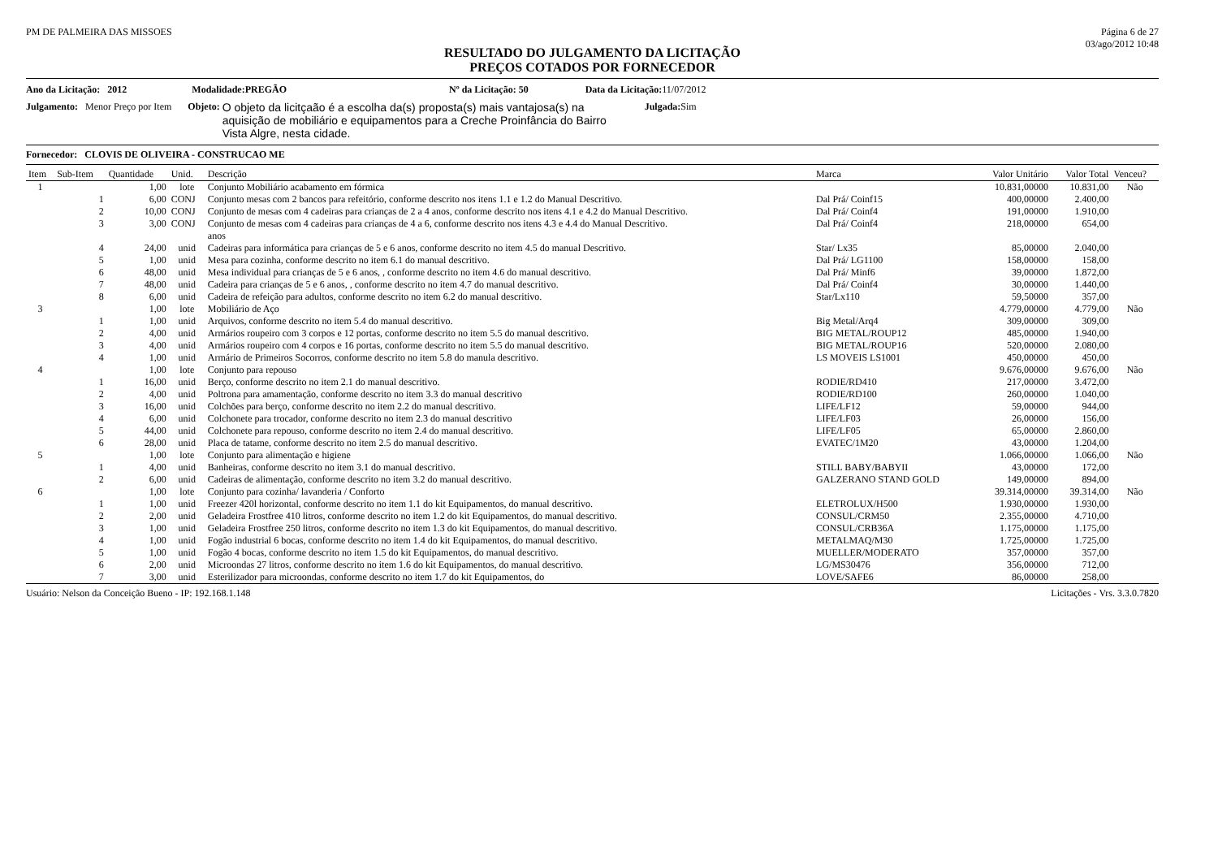PM DE PALMEIRA DAS MISSOES Página 6 de 27
03/ago/2012 10:48
RESULTADO DO JULGAMENTO DA LICITAÇÃO
PREÇOS COTADOS POR FORNECEDOR
Ano da Licitação: 2012 Modalidade:PREGÃO Nº da Licitação: 50 Data da Licitação: 11/07/2012
Julgamento: Menor Preço por Item Objeto: O objeto da licitçaão é a escolha da(s) proposta(s) mais vantajosa(s) na aquisição de mobiliário e equipamentos para a Creche Proinfância do Bairro Vista Algre, nesta cidade. Julgada: Sim
Fornecedor: CLOVIS DE OLIVEIRA - CONSTRUCAO ME
| Item | Sub-Item | Quantidade | Unid. | Descrição | Marca | Valor Unitário | Valor Total | Venceu? |
| --- | --- | --- | --- | --- | --- | --- | --- | --- |
| 1 | | 1,00 | lote | Conjunto Mobiliário acabamento em fórmica | | 10.831,00000 | 10.831,00 | Não |
| | 1 | 6,00 | CONJ | Conjunto mesas com 2 bancos para refeitório, conforme descrito nos itens 1.1 e 1.2 do Manual Descritivo. | Dal Prá/ Coinf15 | 400,00000 | 2.400,00 | |
| | 2 | 10,00 | CONJ | Conjunto de mesas com 4 cadeiras para crianças de 2 a 4 anos, conforme descrito nos itens 4.1 e 4.2 do Manual Descritivo. | Dal Prá/ Coinf4 | 191,00000 | 1.910,00 | |
| | 3 | 3,00 | CONJ | Conjunto de mesas com 4 cadeiras para crianças de 4 a 6, conforme descrito nos itens 4.3 e 4.4 do Manual Descritivo. anos | Dal Prá/ Coinf4 | 218,00000 | 654,00 | |
| | 4 | 24,00 | unid | Cadeiras para informática para crianças de 5 e 6 anos, conforme descrito no item 4.5 do manual Descritivo. | Star/ Lx35 | 85,00000 | 2.040,00 | |
| | 5 | 1,00 | unid | Mesa para cozinha, conforme descrito no item 6.1 do manual descritivo. | Dal Prá/ LG1100 | 158,00000 | 158,00 | |
| | 6 | 48,00 | unid | Mesa individual para crianças de 5 e 6 anos, , conforme descrito no item 4.6 do manual descritivo. | Dal Prá/ Minf6 | 39,00000 | 1.872,00 | |
| | 7 | 48,00 | unid | Cadeira para crianças de 5 e 6 anos, , conforme descrito no item 4.7 do manual descritivo. | Dal Prá/ Coinf4 | 30,00000 | 1.440,00 | |
| | 8 | 6,00 | unid | Cadeira de refeição para adultos, conforme descrito no item 6.2 do manual descritivo. | Star/Lx110 | 59,50000 | 357,00 | |
| 3 | | 1,00 | lote | Mobiliário de Aço | | 4.779,00000 | 4.779,00 | Não |
| | 1 | 1,00 | unid | Arquivos, conforme descrito no item 5.4 do manual descritivo. | Big Metal/Arq4 | 309,00000 | 309,00 | |
| | 2 | 4,00 | unid | Armários roupeiro com 3 corpos e 12 portas, conforme descrito no item 5.5 do manual descritivo. | BIG METAL/ROUP12 | 485,00000 | 1.940,00 | |
| | 3 | 4,00 | unid | Armários roupeiro com 4 corpos e 16 portas, conforme descrito no item 5.5 do manual descritivo. | BIG METAL/ROUP16 | 520,00000 | 2.080,00 | |
| | 4 | 1,00 | unid | Armário de Primeiros Socorros, conforme descrito no item 5.8 do manula descritivo. | LS MOVEIS LS1001 | 450,00000 | 450,00 | |
| 4 | | 1,00 | lote | Conjunto para repouso | | 9.676,00000 | 9.676,00 | Não |
| | 1 | 16,00 | unid | Berço, conforme descrito no item 2.1 do manual descritivo. | RODIE/RD410 | 217,00000 | 3.472,00 | |
| | 2 | 4,00 | unid | Poltrona para amamentação, conforme descrito no item 3.3 do manual descritivo | RODIE/RD100 | 260,00000 | 1.040,00 | |
| | 3 | 16,00 | unid | Colchões para berço, conforme descrito no item 2.2 do manual descritivo. | LIFE/LF12 | 59,00000 | 944,00 | |
| | 4 | 6,00 | unid | Colchonete para trocador, conforme descrito no item 2.3 do manual descritivo | LIFE/LF03 | 26,00000 | 156,00 | |
| | 5 | 44,00 | unid | Colchonete para repouso, conforme descrito no item 2.4 do manual descritivo. | LIFE/LF05 | 65,00000 | 2.860,00 | |
| | 6 | 28,00 | unid | Placa de tatame, conforme descrito no item 2.5 do manual descritivo. | EVATEC/1M20 | 43,00000 | 1.204,00 | |
| 5 | | 1,00 | lote | Conjunto para alimentação e higiene | | 1.066,00000 | 1.066,00 | Não |
| | 1 | 4,00 | unid | Banheiras, conforme descrito no item 3.1 do manual descritivo. | STILL BABY/BABYII | 43,00000 | 172,00 | |
| | 2 | 6,00 | unid | Cadeiras de alimentação, conforme descrito no item 3.2 do manual descritivo. | GALZERANO STAND GOLD | 149,00000 | 894,00 | |
| 6 | | 1,00 | lote | Conjunto para cozinha/ lavanderia / Conforto | | 39.314,00000 | 39.314,00 | Não |
| | 1 | 1,00 | unid | Freezer 420l horizontal, conforme descrito no item 1.1 do kit Equipamentos, do manual descritivo. | ELETROLUX/H500 | 1.930,00000 | 1.930,00 | |
| | 2 | 2,00 | unid | Geladeira Frostfree 410 litros, conforme descrito no item 1.2 do kit Equipamentos, do manual descritivo. | CONSUL/CRM50 | 2.355,00000 | 4.710,00 | |
| | 3 | 1,00 | unid | Geladeira Frostfree 250 litros, conforme descrito no item 1.3 do kit Equipamentos, do manual descritivo. | CONSUL/CRB36A | 1.175,00000 | 1.175,00 | |
| | 4 | 1,00 | unid | Fogão industrial 6 bocas, conforme descrito no item 1.4 do kit Equipamentos, do manual descritivo. | METALMAQ/M30 | 1.725,00000 | 1.725,00 | |
| | 5 | 1,00 | unid | Fogão 4 bocas, conforme descrito no item 1.5 do kit Equipamentos, do manual descritivo. | MUELLER/MODERATO | 357,00000 | 357,00 | |
| | 6 | 2,00 | unid | Microondas 27 litros, conforme descrito no item 1.6 do kit Equipamentos, do manual descritivo. | LG/MS30476 | 356,00000 | 712,00 | |
| | 7 | 3,00 | unid | Esterilizador para microondas, conforme descrito no item 1.7 do kit Equipamentos, do | LOVE/SAFE6 | 86,00000 | 258,00 | |
Usuário: Nelson da Conceição Bueno - IP: 192.168.1.148 Licitações - Vrs. 3.3.0.7820